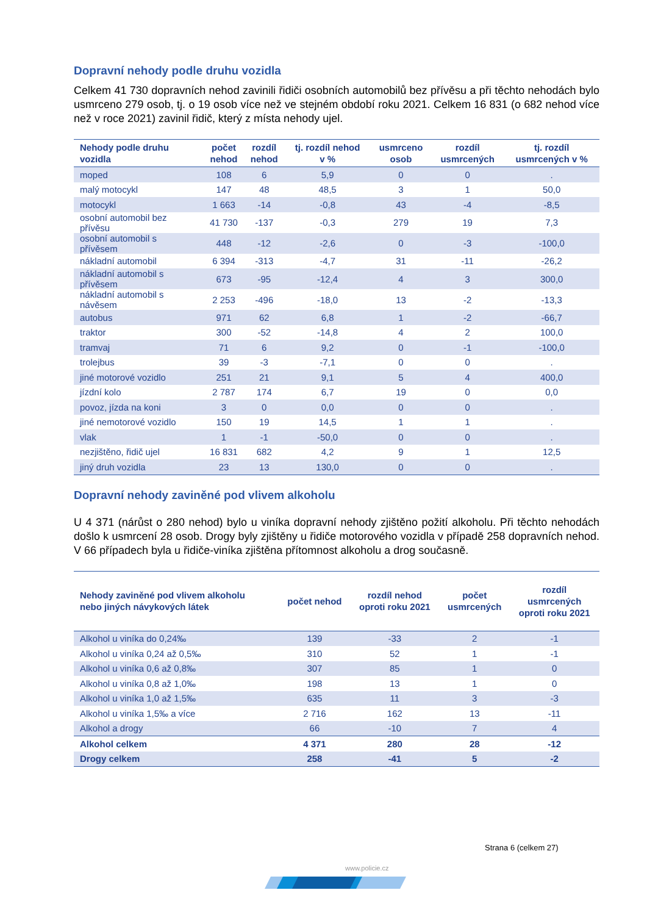Dopravní nehody podle druhu vozidla
Celkem 41 730 dopravních nehod zavinili řidiči osobních automobilů bez přívěsu a při těchto nehodách bylo usmrceno 279 osob, tj. o 19 osob více než ve stejném období roku 2021. Celkem 16 831 (o 682 nehod více než v roce 2021) zavinil řidič, který z místa nehody ujel.
| Nehody podle druhu vozidla | počet nehod | rozdíl nehod | tj. rozdíl nehod v % | usmrceno osob | rozdíl usmrcených | tj. rozdíl usmrcených v % |
| --- | --- | --- | --- | --- | --- | --- |
| moped | 108 | 6 | 5,9 | 0 | 0 | . |
| malý motocykl | 147 | 48 | 48,5 | 3 | 1 | 50,0 |
| motocykl | 1 663 | -14 | -0,8 | 43 | -4 | -8,5 |
| osobní automobil bez přívěsu | 41 730 | -137 | -0,3 | 279 | 19 | 7,3 |
| osobní automobil s přívěsem | 448 | -12 | -2,6 | 0 | -3 | -100,0 |
| nákladní automobil | 6 394 | -313 | -4,7 | 31 | -11 | -26,2 |
| nákladní automobil s přívěsem | 673 | -95 | -12,4 | 4 | 3 | 300,0 |
| nákladní automobil s návěsem | 2 253 | -496 | -18,0 | 13 | -2 | -13,3 |
| autobus | 971 | 62 | 6,8 | 1 | -2 | -66,7 |
| traktor | 300 | -52 | -14,8 | 4 | 2 | 100,0 |
| tramvaj | 71 | 6 | 9,2 | 0 | -1 | -100,0 |
| trolejbus | 39 | -3 | -7,1 | 0 | 0 | . |
| jiné motorové vozidlo | 251 | 21 | 9,1 | 5 | 4 | 400,0 |
| jízdní kolo | 2 787 | 174 | 6,7 | 19 | 0 | 0,0 |
| povoz, jízda na koni | 3 | 0 | 0,0 | 0 | 0 | . |
| jiné nemotorové vozidlo | 150 | 19 | 14,5 | 1 | 1 | . |
| vlak | 1 | -1 | -50,0 | 0 | 0 | . |
| nezjištěno, řidič ujel | 16 831 | 682 | 4,2 | 9 | 1 | 12,5 |
| jiný druh vozidla | 23 | 13 | 130,0 | 0 | 0 | . |
Dopravní nehody zaviněné pod vlivem alkoholu
U 4 371 (nárůst o 280 nehod) bylo u viníka dopravní nehody zjištěno požití alkoholu. Při těchto nehodách došlo k usmrcení 28 osob. Drogy byly zjištěny u řidiče motorového vozidla v případě 258 dopravních nehod. V 66 případech byla u řidiče-viníka zjištěna přítomnost alkoholu a drog současně.
| Nehody zaviněné pod vlivem alkoholu nebo jiných návykových látek | počet nehod | rozdíl nehod oproti roku 2021 | počet usmrcených | rozdíl usmrcených oproti roku 2021 |
| --- | --- | --- | --- | --- |
| Alkohol u viníka do 0,24‰ | 139 | -33 | 2 | -1 |
| Alkohol u viníka 0,24 až 0,5‰ | 310 | 52 | 1 | -1 |
| Alkohol u viníka 0,6 až 0,8‰ | 307 | 85 | 1 | 0 |
| Alkohol u viníka 0,8 až 1,0‰ | 198 | 13 | 1 | 0 |
| Alkohol u viníka 1,0 až 1,5‰ | 635 | 11 | 3 | -3 |
| Alkohol u viníka 1,5‰ a více | 2 716 | 162 | 13 | -11 |
| Alkohol a drogy | 66 | -10 | 7 | 4 |
| Alkohol celkem | 4 371 | 280 | 28 | -12 |
| Drogy celkem | 258 | -41 | 5 | -2 |
Strana 6 (celkem 27)
www.policie.cz